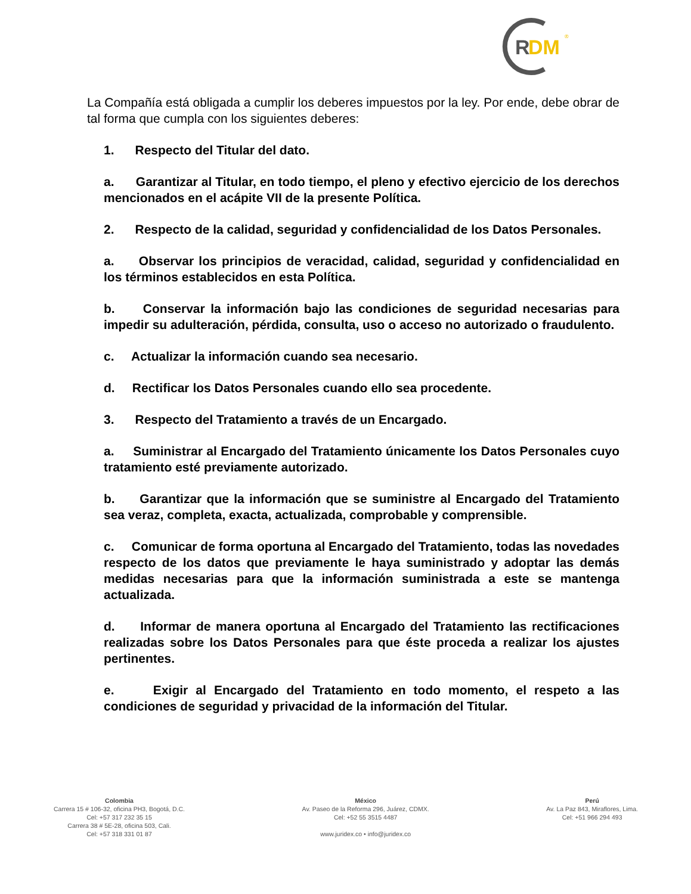R
DM
®
La Compañía está obligada a cumplir los deberes impuestos por la ley. Por ende, debe obrar de tal forma que cumpla con los siguientes deberes:
1. Respecto del Titular del dato.
a. Garantizar al Titular, en todo tiempo, el pleno y efectivo ejercicio de los derechos mencionados en el acápite VII de la presente Política.
2. Respecto de la calidad, seguridad y confidencialidad de los Datos Personales.
a. Observar los principios de veracidad, calidad, seguridad y confidencialidad en los términos establecidos en esta Política.
b. Conservar la información bajo las condiciones de seguridad necesarias para impedir su adulteración, pérdida, consulta, uso o acceso no autorizado o fraudulento.
c. Actualizar la información cuando sea necesario.
d. Rectificar los Datos Personales cuando ello sea procedente.
3. Respecto del Tratamiento a través de un Encargado.
a. Suministrar al Encargado del Tratamiento únicamente los Datos Personales cuyo tratamiento esté previamente autorizado.
b. Garantizar que la información que se suministre al Encargado del Tratamiento sea veraz, completa, exacta, actualizada, comprobable y comprensible.
c. Comunicar de forma oportuna al Encargado del Tratamiento, todas las novedades respecto de los datos que previamente le haya suministrado y adoptar las demás medidas necesarias para que la información suministrada a este se mantenga actualizada.
d. Informar de manera oportuna al Encargado del Tratamiento las rectificaciones realizadas sobre los Datos Personales para que éste proceda a realizar los ajustes pertinentes.
e. Exigir al Encargado del Tratamiento en todo momento, el respeto a las condiciones de seguridad y privacidad de la información del Titular.
Colombia
Carrera 15 # 106-32, oficina PH3, Bogotá, D.C.
Cel: +57 317 232 35 15
Carrera 38 # 5E-28, oficina 503, Cali.
Cel: +57 318 331 01 87
México
Av. Paseo de la Reforma 296, Juárez, CDMX.
Cel: +52 55 3515 4487
www.juridex.co • info@juridex.co
Perú
Av. La Paz 843, Miraflores, Lima.
Cel: +51 966 294 493